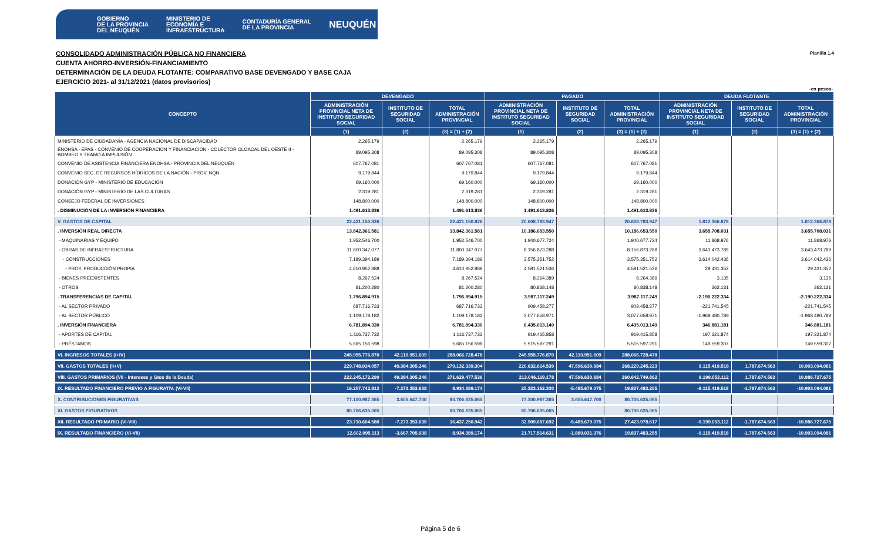GOBIERNO
DE LA PROVINCIA
DEL NEUQUÉN MINISTERIO DE
ECONOMÍA E
INFRAESTRUCTURA CONTADURÍA GENERAL
DE LA PROVINCIA NEUQUÉN
CONSOLIDADO ADMINISTRACIÓN PÚBLICA NO FINANCIERA
CUENTA AHORRO-INVERSIÓN-FINANCIAMIENTO
DETERMINACIÓN DE LA DEUDA FLOTANTE: COMPARATIVO BASE DEVENGADO Y BASE CAJA
EJERCICIO 2021- al 31/12/2021 (datos provisorios)
Planilla 1.4
-en pesos-
| CONCEPTO | DEVENGADO | | | PAGADO | | | DEUDA FLOTANTE | | |
| --- | --- | --- | --- | --- | --- | --- | --- | --- | --- |
| | ADMINISTRACIÓN PROVINCIAL NETA DE INSTITUTO SEGURIDAD SOCIAL | INSTITUTO DE SEGURIDAD SOCIAL | TOTAL ADMINISTRACIÓN PROVINCIAL | ADMINISTRACIÓN PROVINCIAL NETA DE INSTITUTO SEGURIDAD SOCIAL | INSTITUTO DE SEGURIDAD SOCIAL | TOTAL ADMINISTRACIÓN PROVINCIAL | ADMINISTRACIÓN PROVINCIAL NETA DE INSTITUTO SEGURIDAD SOCIAL | INSTITUTO DE SEGURIDAD SOCIAL | TOTAL ADMINISTRACIÓN PROVINCIAL |
| | (1) | (2) | (3) = (1) + (2) | (1) | (2) | (3) = (1) + (2) | (1) | (2) | (3) = (1) + (2) |
| MINISTERIO DE CIUDADANÍA - AGENCIA NACIONAL DE DISCAPACIDAD | 2.265.179 | | 2.265.179 | 2.265.179 | | 2.265.179 | | | |
| ENOHSA - EPAS - CONVENIO DE COOPERACION Y FINANCIACION - COLECTOR CLOACAL DEL OESTE II - BOMBEO Y TRAMO A IMPULSIÓN | 89.095.308 | | 89.095.308 | 89.095.308 | | 89.095.308 | | | |
| CONVENIO DE ASISTENCIA FINANCIERA ENOHSA - PROVINCIA DEL NEUQUÉN | 607.767.081 | | 607.767.081 | 607.767.081 | | 607.767.081 | | | |
| CONVENIO SEC. DE RECURSOS HÍDRICOS DE LA NACIÓN - PROV. NQN. | 9.179.844 | | 9.179.844 | 9.179.844 | | 9.179.844 | | | |
| DONACIÓN GYP - MINISTERIO DE EDUCACIÓN | 69.160.000 | | 69.160.000 | 69.160.000 | | 69.160.000 | | | |
| DONACIÓN GYP - MINISTERIO DE LAS CULTURAS | 2.319.281 | | 2.319.281 | 2.319.281 | | 2.319.281 | | | |
| CONSEJO FEDERAL DE INVERSIONES | 148.800.000 | | 148.800.000 | 148.800.000 | | 148.800.000 | | | |
| . DISMINUCIÓN DE LA INVERSIÓN FINANCIERA | 1.491.613.836 | | 1.491.613.836 | 1.491.613.836 | | 1.491.613.836 | | | |
| V. GASTOS DE CAPITAL | 22.421.150.826 | | 22.421.150.826 | 20.608.783.947 | | 20.608.783.947 | 1.812.366.878 | | 1.812.366.878 |
| . INVERSIÓN REAL DIRECTA | 13.842.361.581 | | 13.842.361.581 | 10.186.653.550 | | 10.186.653.550 | 3.655.708.031 | | 3.655.708.031 |
| - MAQUINARIAS Y EQUIPO | 1.952.546.700 | | 1.952.546.700 | 1.940.677.724 | | 1.940.677.724 | 11.868.976 | | 11.868.976 |
| - OBRAS DE INFRAESTRUCTURA | 11.800.347.077 | | 11.800.347.077 | 8.156.873.288 | | 8.156.873.288 | 3.643.473.789 | | 3.643.473.789 |
| - CONSTRUCCIONES | 7.189.394.189 | | 7.189.394.189 | 3.575.351.752 | | 3.575.351.752 | 3.614.042.436 | | 3.614.042.436 |
| - PROY. PRODUCCIÓN PROPIA | 4.610.952.888 | | 4.610.952.888 | 4.581.521.536 | | 4.581.521.536 | 29.431.352 | | 29.431.352 |
| - BIENES PREEXISTENTES | 8.267.524 | | 8.267.524 | 8.264.389 | | 8.264.389 | 3.135 | | 3.135 |
| - OTROS | 81.200.280 | | 81.200.280 | 80.838.148 | | 80.838.148 | 362.131 | | 362.131 |
| . TRANSFERENCIAS DE CAPITAL | 1.796.894.915 | | 1.796.894.915 | 3.987.117.249 | | 3.987.117.249 | -2.190.222.334 | | -2.190.222.334 |
| - AL SECTOR PRIVADO | 687.716.733 | | 687.716.733 | 909.458.277 | | 909.458.277 | -221.741.545 | | -221.741.545 |
| - AL SECTOR PÚBLICO | 1.109.178.182 | | 1.109.178.182 | 3.077.658.971 | | 3.077.658.971 | -1.968.480.789 | | -1.968.480.789 |
| . INVERSIÓN FINANCIERA | 6.781.894.330 | | 6.781.894.330 | 6.435.013.149 | | 6.435.013.149 | 346.881.181 | | 346.881.181 |
| - APORTES DE CAPITAL | 1.116.737.732 | | 1.116.737.732 | 919.415.858 | | 919.415.858 | 197.321.874 | | 197.321.874 |
| - PRÉSTAMOS | 5.665.156.598 | | 5.665.156.598 | 5.515.597.291 | | 5.515.597.291 | 149.559.307 | | 149.559.307 |
| VI. INGRESOS TOTALES (I+IV) | 245.955.776.870 | 42.110.951.609 | 288.066.728.478 | 245.955.776.870 | 42.110.951.609 | 288.066.728.478 | | | |
| VII. GASTOS TOTALES (II+V) | 229.748.034.057 | 49.384.305.246 | 279.132.339.304 | 220.632.614.539 | 47.596.630.684 | 268.229.245.223 | 9.115.419.518 | 1.787.674.563 | 10.903.094.081 |
| VIII. GASTOS PRIMARIOS (VII - Intereses y Gtos de la Deuda) | 222.245.172.290 | 49.384.305.246 | 271.629.477.536 | 213.046.119.178 | 47.596.630.684 | 260.642.749.862 | 9.199.053.112 | 1.787.674.563 | 10.986.727.675 |
| IX. RESULTADO FINANCIERO PREVIO A FIGURATIV. (VI-VII) | 16.207.742.812 | -7.273.353.638 | 8.934.389.174 | 25.323.162.330 | -5.485.679.075 | 19.837.483.255 | -9.115.419.518 | -1.787.674.563 | -10.903.094.081 |
| X. CONTRIBUCIONES FIGURATIVAS | 77.100.987.365 | 3.605.647.700 | 80.706.635.065 | 77.100.987.365 | 3.605.647.700 | 80.706.635.065 | | | |
| XI. GASTOS FIGURATIVOS | 80.706.635.065 | | 80.706.635.065 | 80.706.635.065 | | 80.706.635.065 | | | |
| XII. RESULTADO PRIMARIO (VI-VIII) | 23.710.604.580 | -7.273.353.638 | 16.437.250.942 | 32.909.657.692 | -5.485.679.075 | 27.423.978.617 | -9.199.053.112 | -1.787.674.563 | -10.986.727.675 |
| IX. RESULTADO FINANCIERO (VI-VII) | 12.602.095.113 | -3.667.705.938 | 8.934.389.174 | 21.717.514.631 | -1.880.031.376 | 19.837.483.255 | -9.115.419.518 | -1.787.674.563 | -10.903.094.081 |
Página 5 de 6